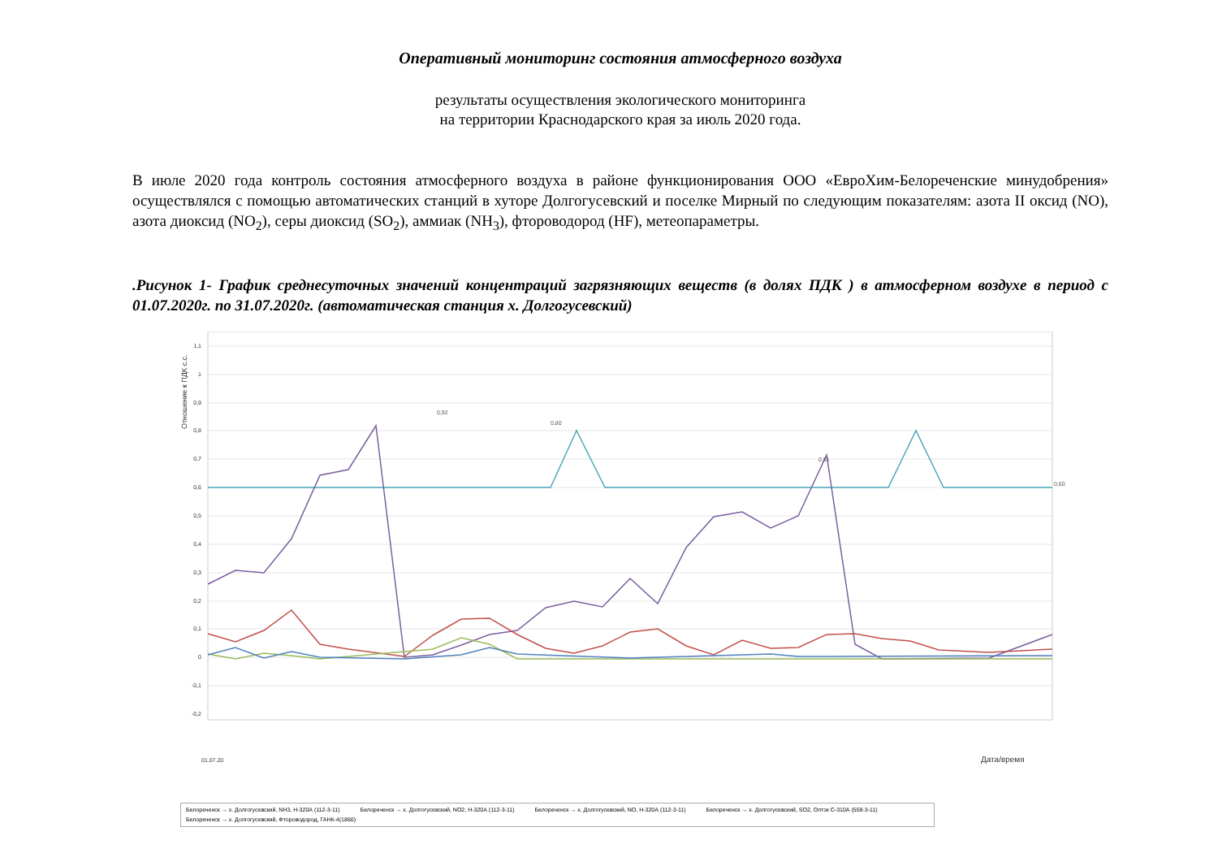Оперативный мониторинг состояния атмосферного воздуха
результаты осуществления экологического мониторинга
на территории Краснодарского края за июль 2020 года.
В июле 2020 года контроль состояния атмосферного воздуха в районе функционирования ООО «ЕвроХим-Белореченские минудобрения» осуществлялся с помощью автоматических станций в хуторе Долгогусевский и поселке Мирный по следующим показателям: азота II оксид (NO), азота диоксид (NO<sub>2</sub>), серы диоксид (SO<sub>2</sub>), аммиак (NH<sub>3</sub>), фтороводород (HF), метеопараметры.
.Рисунок 1- График среднесуточных значений концентраций загрязняющих веществ (в долях ПДК ) в атмосферном воздухе в период с 01.07.2020г. по 31.07.2020г. (автоматическая станция х. Долгогусевский)
Отношение к ПДК с.с.
1,1
1
0,9
0,8
0,7
0,6
0,5
0,4
0,3
0,2
0,1
0
-0,1
-0,2
01.07.20
Дата/время
0,92
0,81
0,80
0,60
Белореченск → х. Долгогусевский, NH3, Н-320А (112-3-11) Белореченск → х. Долгогусевский, NO2, Н-320А (112-3-11) Белореченск → х. Долгогусевский, NO, Н-320А (112-3-11) Белореченск → х. Долгогусевский, SO2, Оптэк С-310А (559-3-11)
Белореченск → х. Долгогусевский, Фтороводород, ГАНК-4(1860)